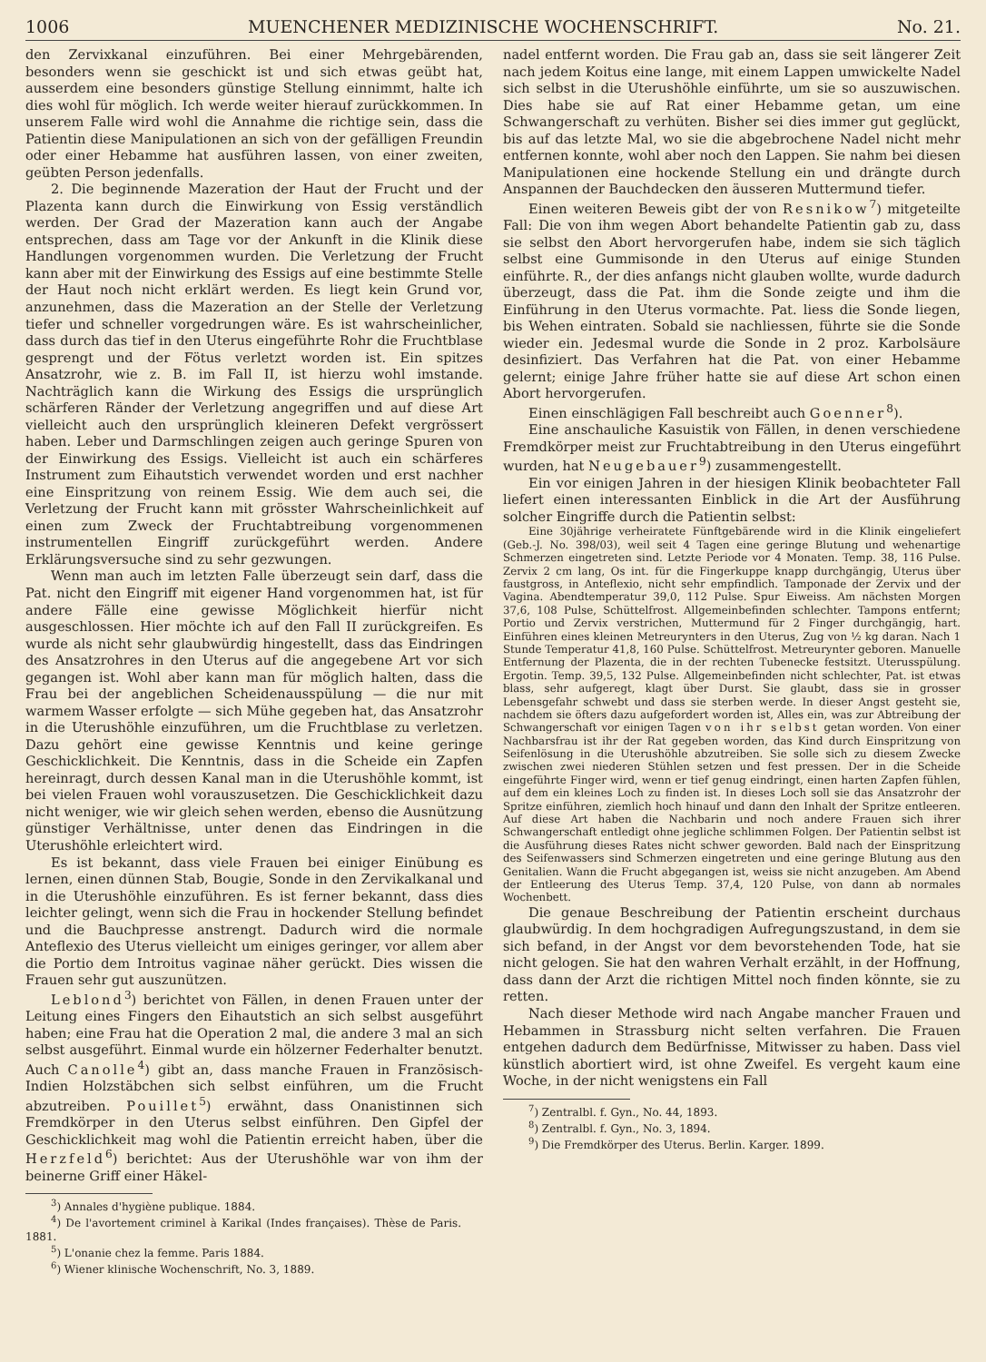1006 MUENCHENER MEDIZINISCHE WOCHENSCHRIFT. No. 21.
den Zervixkanal einzuführen. Bei einer Mehrgebärenden, besonders wenn sie geschickt ist und sich etwas geübt hat, ausserdem eine besonders günstige Stellung einnimmt, halte ich dies wohl für möglich. Ich werde weiter hierauf zurückkommen. In unserem Falle wird wohl die Annahme die richtige sein, dass die Patientin diese Manipulationen an sich von der gefälligen Freundin oder einer Hebamme hat ausführen lassen, von einer zweiten, geübten Person jedenfalls.
2. Die beginnende Mazeration der Haut der Frucht und der Plazenta kann durch die Einwirkung von Essig verständlich werden. Der Grad der Mazeration kann auch der Angabe entsprechen, dass am Tage vor der Ankunft in die Klinik diese Handlungen vorgenommen wurden. Die Verletzung der Frucht kann aber mit der Einwirkung des Essigs auf eine bestimmte Stelle der Haut noch nicht erklärt werden. Es liegt kein Grund vor, anzunehmen, dass die Mazeration an der Stelle der Verletzung tiefer und schneller vorgedrungen wäre. Es ist wahrscheinlicher, dass durch das tief in den Uterus eingeführte Rohr die Fruchtblase gesprengt und der Fötus verletzt worden ist. Ein spitzes Ansatzrohr, wie z. B. im Fall II, ist hierzu wohl imstande. Nachträglich kann die Wirkung des Essigs die ursprünglich schärferen Ränder der Verletzung angegriffen und auf diese Art vielleicht auch den ursprünglich kleineren Defekt vergrössert haben. Leber und Darmschlingen zeigen auch geringe Spuren von der Einwirkung des Essigs. Vielleicht ist auch ein schärferes Instrument zum Eihautstich verwendet worden und erst nachher eine Einspritzung von reinem Essig. Wie dem auch sei, die Verletzung der Frucht kann mit grösster Wahrscheinlichkeit auf einen zum Zweck der Fruchtabtreibung vorgenommenen instrumentellen Eingriff zurückgeführt werden. Andere Erklärungsversuche sind zu sehr gezwungen.
Wenn man auch im letzten Falle überzeugt sein darf, dass die Pat. nicht den Eingriff mit eigener Hand vorgenommen hat, ist für andere Fälle eine gewisse Möglichkeit hierfür nicht ausgeschlossen. Hier möchte ich auf den Fall II zurückgreifen. Es wurde als nicht sehr glaubwürdig hingestellt, dass das Eindringen des Ansatzrohres in den Uterus auf die angegebene Art vor sich gegangen ist. Wohl aber kann man für möglich halten, dass die Frau bei der angeblichen Scheidenausspülung — die nur mit warmem Wasser erfolgte — sich Mühe gegeben hat, das Ansatzrohr in die Uterushöhle einzuführen, um die Fruchtblase zu verletzen. Dazu gehört eine gewisse Kenntnis und keine geringe Geschicklichkeit. Die Kenntnis, dass in die Scheide ein Zapfen hereinragt, durch dessen Kanal man in die Uterushöhle kommt, ist bei vielen Frauen wohl vorauszusetzen. Die Geschicklichkeit dazu nicht weniger, wie wir gleich sehen werden, ebenso die Ausnützung günstiger Verhältnisse, unter denen das Eindringen in die Uterushöhle erleichtert wird.
Es ist bekannt, dass viele Frauen bei einiger Einübung es lernen, einen dünnen Stab, Bougie, Sonde in den Zervikalkanal und in die Uterushöhle einzuführen. Es ist ferner bekannt, dass dies leichter gelingt, wenn sich die Frau in hockender Stellung befindet und die Bauchpresse anstrengt. Dadurch wird die normale Anteflexio des Uterus vielleicht um einiges geringer, vor allem aber die Portio dem Introitus vaginae näher gerückt. Dies wissen die Frauen sehr gut auszunützen.
Leblond<sup>3</sup>) berichtet von Fällen, in denen Frauen unter der Leitung eines Fingers den Eihautstich an sich selbst ausgeführt haben; eine Frau hat die Operation 2 mal, die andere 3 mal an sich selbst ausgeführt. Einmal wurde ein hölzerner Federhalter benutzt. Auch Canolle<sup>4</sup>) gibt an, dass manche Frauen in Französisch-Indien Holzstäbchen sich selbst einführen, um die Frucht abzutreiben. Pouillet<sup>5</sup>) erwähnt, dass Onanistinnen sich Fremdkörper in den Uterus selbst einführen. Den Gipfel der Geschicklichkeit mag wohl die Patientin erreicht haben, über die Herzfeld<sup>6</sup>) berichtet: Aus der Uterushöhle war von ihm der beinerne Griff einer Häkel-
<sup>3</sup>) Annales d'hygiène publique. 1884.
<sup>4</sup>) De l'avortement criminel à Karikal (Indes françaises). Thèse de Paris. 1881.
<sup>5</sup>) L'onanie chez la femme. Paris 1884.
<sup>6</sup>) Wiener klinische Wochenschrift, No. 3, 1889.
nadel entfernt worden. Die Frau gab an, dass sie seit längerer Zeit nach jedem Koitus eine lange, mit einem Lappen umwickelte Nadel sich selbst in die Uterushöhle einführte, um sie so auszuwischen. Dies habe sie auf Rat einer Hebamme getan, um eine Schwangerschaft zu verhüten. Bisher sei dies immer gut geglückt, bis auf das letzte Mal, wo sie die abgebrochene Nadel nicht mehr entfernen konnte, wohl aber noch den Lappen. Sie nahm bei diesen Manipulationen eine hockende Stellung ein und drängte durch Anspannen der Bauchdecken den äusseren Muttermund tiefer.
Einen weiteren Beweis gibt der von Resnikow<sup>7</sup>) mitgeteilte Fall: Die von ihm wegen Abort behandelte Patientin gab zu, dass sie selbst den Abort hervorgerufen habe, indem sie sich täglich selbst eine Gummisonde in den Uterus auf einige Stunden einführte. R., der dies anfangs nicht glauben wollte, wurde dadurch überzeugt, dass die Pat. ihm die Sonde zeigte und ihm die Einführung in den Uterus vormachte. Pat. liess die Sonde liegen, bis Wehen eintraten. Sobald sie nachliessen, führte sie die Sonde wieder ein. Jedesmal wurde die Sonde in 2 proz. Karbolsäure desinfiziert. Das Verfahren hat die Pat. von einer Hebamme gelernt; einige Jahre früher hatte sie auf diese Art schon einen Abort hervorgerufen.
Einen einschlägigen Fall beschreibt auch Goenner<sup>8</sup>).
Eine anschauliche Kasuistik von Fällen, in denen verschiedene Fremdkörper meist zur Fruchtabtreibung in den Uterus eingeführt wurden, hat Neugebauer<sup>9</sup>) zusammengestellt.
Ein vor einigen Jahren in der hiesigen Klinik beobachteter Fall liefert einen interessanten Einblick in die Art der Ausführung solcher Eingriffe durch die Patientin selbst:
Eine 30jährige verheiratete Fünftgebärende wird in die Klinik eingeliefert (Geb.-J. No. 398/03), weil seit 4 Tagen eine geringe Blutung und wehenartige Schmerzen eingetreten sind. Letzte Periode vor 4 Monaten. Temp. 38, 116 Pulse. Zervix 2 cm lang, Os int. für die Fingerkuppe knapp durchgängig, Uterus über faustgross, in Anteflexio, nicht sehr empfindlich. Tamponade der Zervix und der Vagina. Abendtemperatur 39,0, 112 Pulse. Spur Eiweiss. Am nächsten Morgen 37,6, 108 Pulse, Schüttelfrost. Allgemeinbefinden schlechter. Tampons entfernt; Portio und Zervix verstrichen, Muttermund für 2 Finger durchgängig, hart. Einführen eines kleinen Metreurynters in den Uterus, Zug von ½ kg daran. Nach 1 Stunde Temperatur 41,8, 160 Pulse. Schüttelfrost. Metreurynter geboren. Manuelle Entfernung der Plazenta, die in der rechten Tubenecke festsitzt. Uterusspülung. Ergotin. Temp. 39,5, 132 Pulse. Allgemeinbefinden nicht schlechter, Pat. ist etwas blass, sehr aufgeregt, klagt über Durst. Sie glaubt, dass sie in grosser Lebensgefahr schwebt und dass sie sterben werde. In dieser Angst gesteht sie, nachdem sie öfters dazu aufgefordert worden ist, Alles ein, was zur Abtreibung der Schwangerschaft vor einigen Tagen von ihr selbst getan worden. Von einer Nachbarsfrau ist ihr der Rat gegeben worden, das Kind durch Einspritzung von Seifenlösung in die Uterushöhle abzutreiben. Sie solle sich zu diesem Zwecke zwischen zwei niederen Stühlen setzen und fest pressen. Der in die Scheide eingeführte Finger wird, wenn er tief genug eindringt, einen harten Zapfen fühlen, auf dem ein kleines Loch zu finden ist. In dieses Loch soll sie das Ansatzrohr der Spritze einführen, ziemlich hoch hinauf und dann den Inhalt der Spritze entleeren. Auf diese Art haben die Nachbarin und noch andere Frauen sich ihrer Schwangerschaft entledigt ohne jegliche schlimmen Folgen. Der Patientin selbst ist die Ausführung dieses Rates nicht schwer geworden. Bald nach der Einspritzung des Seifenwassers sind Schmerzen eingetreten und eine geringe Blutung aus den Genitalien. Wann die Frucht abgegangen ist, weiss sie nicht anzugeben. Am Abend der Entleerung des Uterus Temp. 37,4, 120 Pulse, von dann ab normales Wochenbett.
Die genaue Beschreibung der Patientin erscheint durchaus glaubwürdig. In dem hochgradigen Aufregungszustand, in dem sie sich befand, in der Angst vor dem bevorstehenden Tode, hat sie nicht gelogen. Sie hat den wahren Verhalt erzählt, in der Hoffnung, dass dann der Arzt die richtigen Mittel noch finden könnte, sie zu retten.
Nach dieser Methode wird nach Angabe mancher Frauen und Hebammen in Strassburg nicht selten verfahren. Die Frauen entgehen dadurch dem Bedürfnisse, Mitwisser zu haben. Dass viel künstlich abortiert wird, ist ohne Zweifel. Es vergeht kaum eine Woche, in der nicht wenigstens ein Fall
<sup>7</sup>) Zentralbl. f. Gyn., No. 44, 1893.
<sup>8</sup>) Zentralbl. f. Gyn., No. 3, 1894.
<sup>9</sup>) Die Fremdkörper des Uterus. Berlin. Karger. 1899.